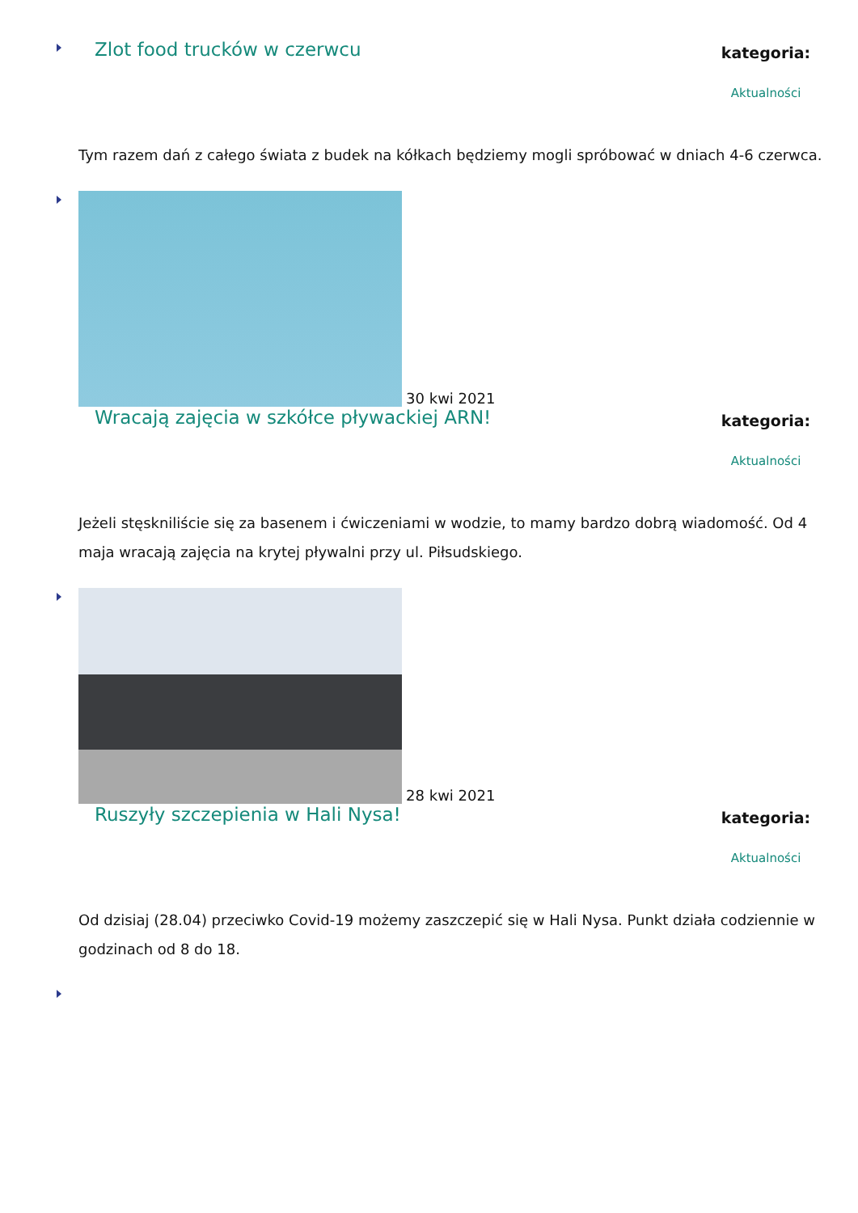Zlot food trucków w czerwcu
kategoria:
Aktualności
Tym razem dań z całego świata z budek na kółkach będziemy mogli spróbować w dniach 4-6 czerwca.
30 kwi 2021
Wracają zajęcia w szkółce pływackiej ARN!
kategoria:
Aktualności
Jeżeli stęskniliście się za basenem i ćwiczeniami w wodzie, to mamy bardzo dobrą wiadomość. Od 4 maja wracają zajęcia na krytej pływalni przy ul. Piłsudskiego.
28 kwi 2021
Ruszyły szczepienia w Hali Nysa!
kategoria:
Aktualności
Od dzisiaj (28.04) przeciwko Covid-19 możemy zaszczepić się w Hali Nysa. Punkt działa codziennie w godzinach od 8 do 18.